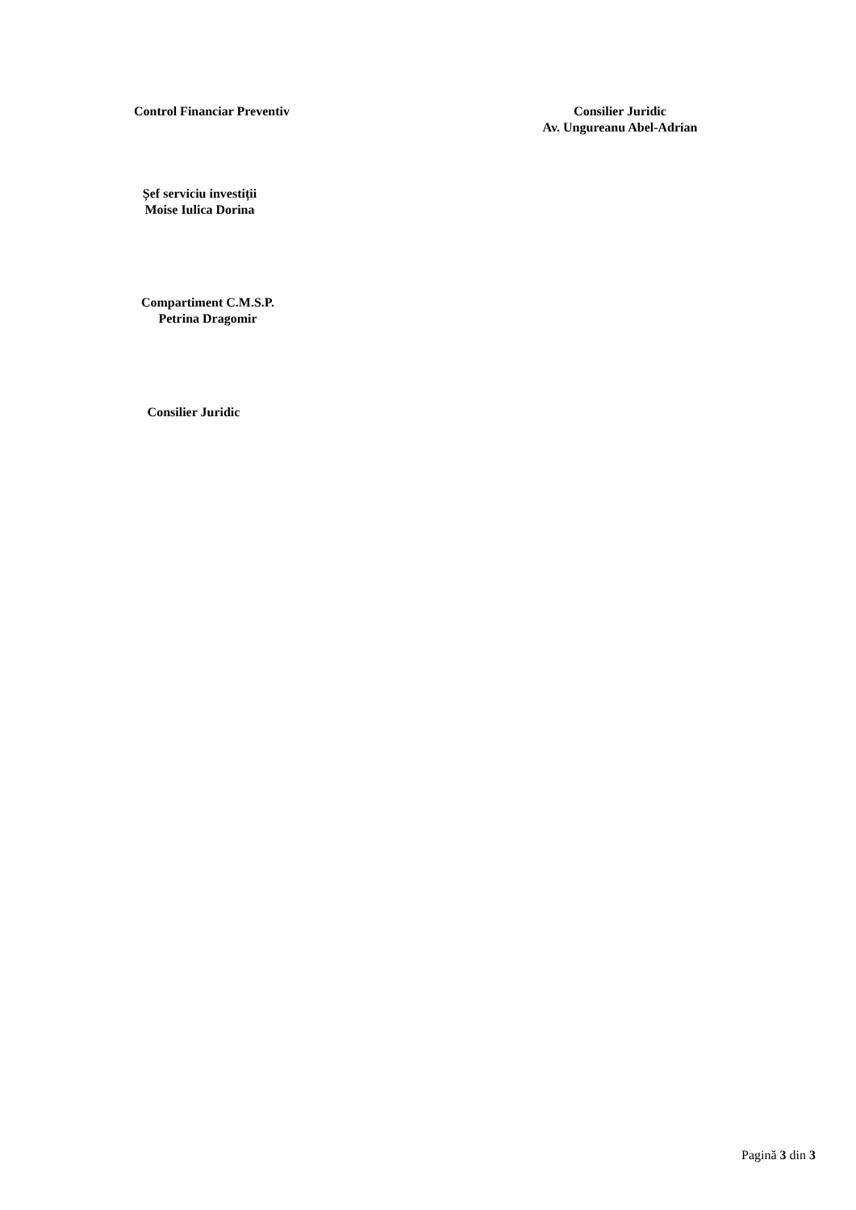Control Financiar Preventiv Consilier Juridic
Av. Ungureanu Abel-Adrian
Șef serviciu investiții
Moise Iulica Dorina
Compartiment C.M.S.P.
Petrina Dragomir
Consilier Juridic
Pagină 3 din 3